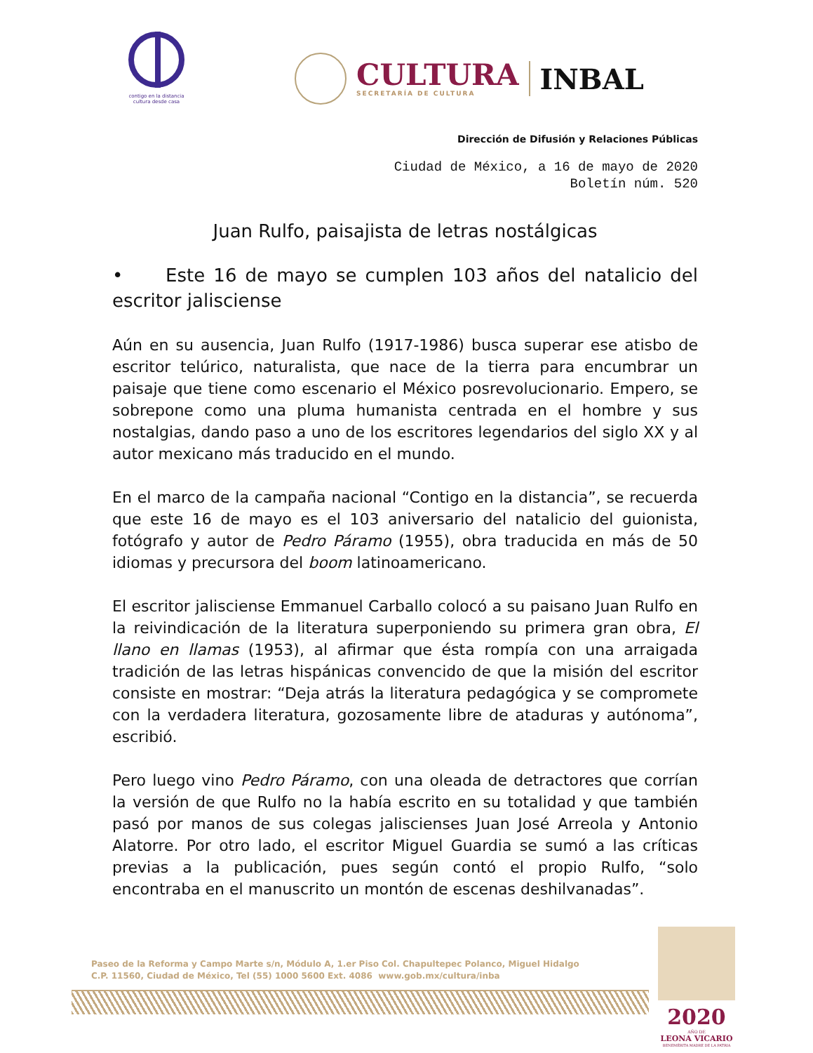contigo en la distancia
cultura desde casa
CULTURA
SECRETARÍA DE CULTURA
INBAL
Dirección de Difusión y Relaciones Públicas
Ciudad de México, a 16 de mayo de 2020
Boletín núm. 520
Juan Rulfo, paisajista de letras nostálgicas
• Este 16 de mayo se cumplen 103 años del natalicio del escritor jalisciense
Aún en su ausencia, Juan Rulfo (1917-1986) busca superar ese atisbo de escritor telúrico, naturalista, que nace de la tierra para encumbrar un paisaje que tiene como escenario el México posrevolucionario. Empero, se sobrepone como una pluma humanista centrada en el hombre y sus nostalgias, dando paso a uno de los escritores legendarios del siglo XX y al autor mexicano más traducido en el mundo.
En el marco de la campaña nacional “Contigo en la distancia”, se recuerda que este 16 de mayo es el 103 aniversario del natalicio del guionista, fotógrafo y autor de Pedro Páramo (1955), obra traducida en más de 50 idiomas y precursora del boom latinoamericano.
El escritor jalisciense Emmanuel Carballo colocó a su paisano Juan Rulfo en la reivindicación de la literatura superponiendo su primera gran obra, El llano en llamas (1953), al afirmar que ésta rompía con una arraigada tradición de las letras hispánicas convencido de que la misión del escritor consiste en mostrar: “Deja atrás la literatura pedagógica y se compromete con la verdadera literatura, gozosamente libre de ataduras y autónoma”, escribió.
Pero luego vino Pedro Páramo, con una oleada de detractores que corrían la versión de que Rulfo no la había escrito en su totalidad y que también pasó por manos de sus colegas jaliscienses Juan José Arreola y Antonio Alatorre. Por otro lado, el escritor Miguel Guardia se sumó a las críticas previas a la publicación, pues según contó el propio Rulfo, “solo encontraba en el manuscrito un montón de escenas deshilvanadas”.
Paseo de la Reforma y Campo Marte s/n, Módulo A, 1.er Piso Col. Chapultepec Polanco, Miguel Hidalgo
C.P. 11560, Ciudad de México, Tel (55) 1000 5600 Ext. 4086 www.gob.mx/cultura/inba
2020
AÑO DE
LEONA VICARIO
BENEMÉRITA MADRE DE LA PATRIA